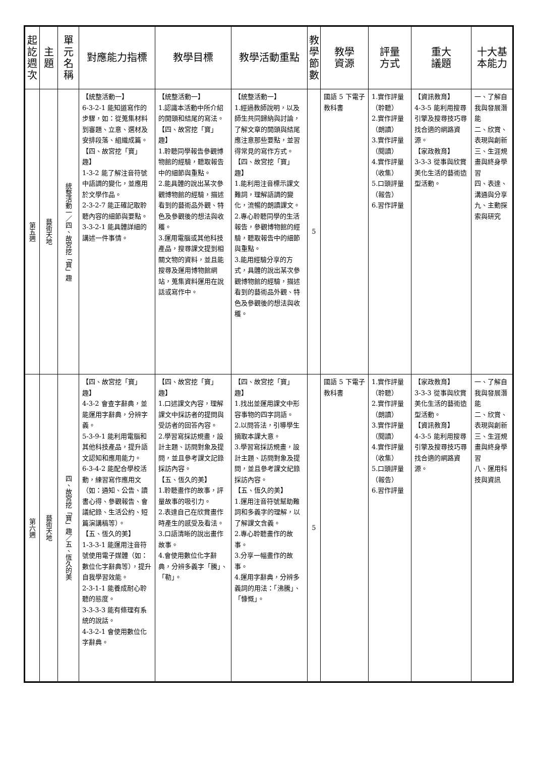| 起訖週次 | 主 題 | 單元名稱 | 對應能力指標 | 教學目標 | 教學活動重點 | 教學節數 | 教學 資源 | 評量 方式 | 重大 議題 | 十大基本能力 |
| --- | --- | --- | --- | --- | --- | --- | --- | --- | --- | --- |
| 第五週 | 藝術天地 | 統整活動一／四、故宮挖「寶」趣 | 【統整活動一】 6-3-2-1 能知道寫作的步驟，如：從蒐集材料到審題、立意、選材及安排段落、組織成篇。 【四、故宮挖「寶」趣】 1-3-2 能了解注音符號中語調的變化，並應用於文學作品。 2-3-2-7 能正確記取聆聽內容的細節與要點。 3-3-2-1 能具體詳細的講述一件事情。 | 【統整活動一】 1.認識本活動中所介紹的開頭和結尾的寫法。 【四、故宮挖「寶」趣】 1.聆聽同學報告參觀博物館的經驗，聽取報告中的細節與重點。 2.能具體的說出某次參觀博物館的經驗，描述看到的藝術品外觀、特色及參觀後的想法與收穫。 3.運用電腦或其他科技產品，搜尋課文提到相關文物的資料，並且能搜尋及運用博物館網站，蒐集資料運用在說話或寫作中。 | 【統整活動一】 1.經過教師說明，以及師生共同歸納與討論，了解文章的開頭與結尾應注意那些要點，並習得常見的寫作方式。 【四、故宮挖「寶」趣】 1.能利用注音標示課文難詞，理解語調的變化，流暢的朗讀課文。 2.專心聆聽同學的生活報告，參觀博物館的經驗，聽取報告中的細節與重點。 3.能用經驗分享的方式，具體的說出某次參觀博物館的經驗，描述看到的藝術品外觀、特色及參觀後的想法與收穫。 | 5 | 國語 5 下電子教科書 | 1.實作評量（聆聽） 2.實作評量（朗讀） 3.實作評量（閱讀） 4.實作評量（收集） 5.口頭評量（報告） 6.習作評量 | 【資訊教育】 4-3-5 能利用搜尋引擎及搜尋技巧尋找合適的網路資源。 【家政教育】 3-3-3 從事與欣賞美化生活的藝術造型活動。 | 一、了解自我與發展潛能 二、欣賞、表現與創新 三、生涯規畫與終身學習 四、表達、溝通與分享 九、主動探索與研究 |
| 第六週 | 藝術天地 | 四、故宮挖「寶」趣／五、恆久的美 | 【四、故宮挖「寶」趣】 4-3-2 會查字辭典，並能運用字辭典，分辨字義。 5-3-9-1 能利用電腦和其他科技產品，提升語文認知和應用能力。 6-3-4-2 能配合學校活動，練習寫作應用文（如：通知、公告、讀書心得、參觀報告、會議紀錄、生活公約、短篇演講稿等）。 【五、恆久的美】 1-3-3-1 能運用注音符號使用電子媒體（如：數位化字辭典等），提升自我學習效能。 2-3-1-1 能養成耐心聆聽的態度。 3-3-3-3 能有條理有系統的說話。 4-3-2-1 會使用數位化字辭典。 | 【四、故宮挖「寶」趣】 1.口述課文內容，理解課文中採訪者的提問與受訪者的回答內容。 2.學習寫採訪規畫，設計主題、訪問對象及提問，並且參考課文記錄採訪內容。 【五、恆久的美】 1.聆聽畫作的故事，評量故事的吸引力。 2.表達自己在欣賞畫作時產生的感受及看法。 3.口語清晰的說出畫作故事。 4.會使用數位化字辭典，分辨多義字「騰」、「勒」。 | 【四、故宮挖「寶」趣】 1.找出並運用課文中形容事物的四字詞語。 2.以問答法，引導學生摘取本課大意。 3.學習寫採訪規畫，設計主題、訪問對象及提問，並且參考課文紀錄採訪內容。 【五、恆久的美】 1.運用注音符號幫助難詞和多義字的理解，以了解課文含義。 2.專心聆聽畫作的故事。 3.分享一幅畫作的故事。 4.運用字辭典，分辨多義詞的用法：「沸騰」、「慷慨」。 | 5 | 國語 5 下電子教科書 | 1.實作評量（聆聽） 2.實作評量（朗讀） 3.實作評量（閱讀） 4.實作評量（收集） 5.口頭評量（報告） 6.習作評量 | 【家政教育】 3-3-3 從事與欣賞美化生活的藝術造型活動。 【資訊教育】 4-3-5 能利用搜尋引擎及搜尋技巧尋找合適的網路資源。 | 一、了解自我與發展潛能 二、欣賞、表現與創新 三、生涯規畫與終身學習 八、運用科技與資訊 |